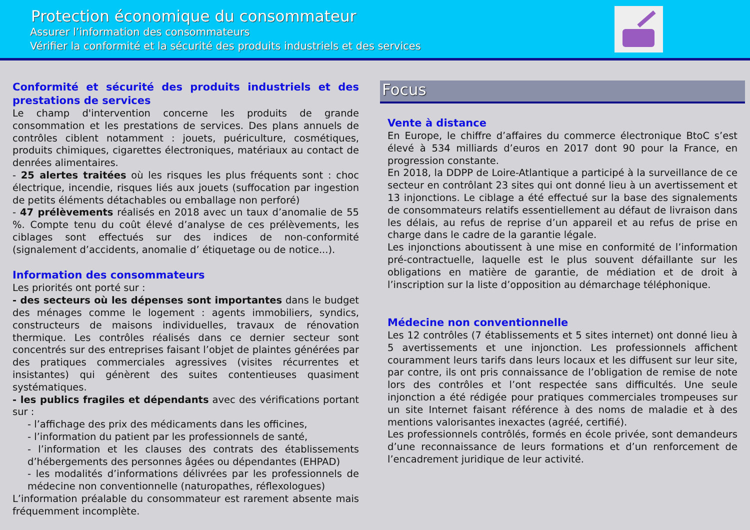Protection économique du consommateur
Assurer l’information des consommateurs
Vérifier la conformité et la sécurité des produits industriels et des services
Conformité et sécurité des produits industriels et des prestations de services
Le champ d'intervention concerne les produits de grande consommation et les prestations de services. Des plans annuels de contrôles ciblent notamment : jouets, puériculture, cosmétiques, produits chimiques, cigarettes électroniques, matériaux au contact de denrées alimentaires.
- 25 alertes traitées où les risques les plus fréquents sont : choc électrique, incendie, risques liés aux jouets (suffocation par ingestion de petits éléments détachables ou emballage non perforé)
- 47 prélèvements réalisés en 2018 avec un taux d’anomalie de 55 %. Compte tenu du coût élevé d’analyse de ces prélèvements, les ciblages sont effectués sur des indices de non-conformité (signalement d’accidents, anomalie d’ étiquetage ou de notice...).
Information des consommateurs
Les priorités ont porté sur :
- des secteurs où les dépenses sont importantes dans le budget des ménages comme le logement : agents immobiliers, syndics, constructeurs de maisons individuelles, travaux de rénovation thermique. Les contrôles réalisés dans ce dernier secteur sont concentrés sur des entreprises faisant l’objet de plaintes générées par des pratiques commerciales agressives (visites récurrentes et insistantes) qui génèrent des suites contentieuses quasiment systématiques.
- les publics fragiles et dépendants avec des vérifications portant sur :
- l’affichage des prix des médicaments dans les officines,
- l’information du patient par les professionnels de santé,
- l’information et les clauses des contrats des établissements d’hébergements des personnes âgées ou dépendantes (EHPAD)
- les modalités d’informations délivrées par les professionnels de médecine non conventionnelle (naturopathes, réflexologues)
L’information préalable du consommateur est rarement absente mais fréquemment incomplète.
Focus
Vente à distance
En Europe, le chiffre d’affaires du commerce électronique BtoC s’est élevé à 534 milliards d’euros en 2017 dont 90 pour la France, en progression constante.
En 2018, la DDPP de Loire-Atlantique a participé à la surveillance de ce secteur en contrôlant 23 sites qui ont donné lieu à un avertissement et 13 injonctions. Le ciblage a été effectué sur la base des signalements de consommateurs relatifs essentiellement au défaut de livraison dans les délais, au refus de reprise d’un appareil et au refus de prise en charge dans le cadre de la garantie légale.
Les injonctions aboutissent à une mise en conformité de l’information pré-contractuelle, laquelle est le plus souvent défaillante sur les obligations en matière de garantie, de médiation et de droit à l’inscription sur la liste d’opposition au démarchage téléphonique.
Médecine non conventionnelle
Les 12 contrôles (7 établissements et 5 sites internet) ont donné lieu à 5 avertissements et une injonction. Les professionnels affichent couramment leurs tarifs dans leurs locaux et les diffusent sur leur site, par contre, ils ont pris connaissance de l’obligation de remise de note lors des contrôles et l’ont respectée sans difficultés. Une seule injonction a été rédigée pour pratiques commerciales trompeuses sur un site Internet faisant référence à des noms de maladie et à des mentions valorisantes inexactes (agréé, certifié).
Les professionnels contrôlés, formés en école privée, sont demandeurs d’une reconnaissance de leurs formations et d’un renforcement de l’encadrement juridique de leur activité.